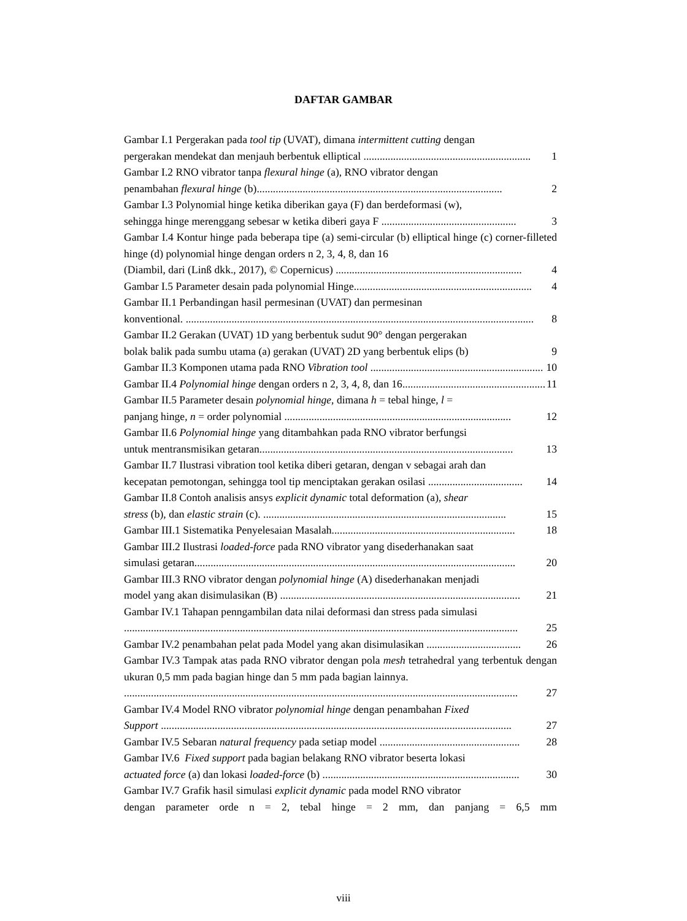DAFTAR GAMBAR
Gambar I.1 Pergerakan pada tool tip (UVAT), dimana intermittent cutting dengan
pergerakan mendekat dan menjauh berbentuk elliptical .............................................................. 1
Gambar I.2 RNO vibrator tanpa flexural hinge (a), RNO vibrator dengan
penambahan flexural hinge (b)........................................................................................... 2
Gambar I.3 Polynomial hinge ketika diberikan gaya (F) dan berdeformasi (w),
sehingga hinge merenggang sebesar w ketika diberi gaya F .................................................. 3
Gambar I.4 Kontur hinge pada beberapa tipe (a) semi-circular (b) elliptical hinge (c) corner-filleted hinge (d) polynomial hinge dengan orders n 2, 3, 4, 8, dan 16
(Diambil, dari (Linß dkk., 2017), © Copernicus) ..................................................................... 4
Gambar I.5 Parameter desain pada polynomial Hinge.................................................................. 4
Gambar II.1 Perbandingan hasil permesinan (UVAT) dan permesinan
konventional. ................................................................................................................................. 8
Gambar II.2 Gerakan (UVAT) 1D yang berbentuk sudut 90° dengan pergerakan
bolak balik pada sumbu utama (a) gerakan (UVAT) 2D yang berbentuk elips (b) 9
Gambar II.3 Komponen utama pada RNO Vibration tool ................................................................ 10
Gambar II.4 Polynomial hinge dengan orders n 2, 3, 4, 8, dan 16..................................................... 11
Gambar II.5 Parameter desain polynomial hinge, dimana h = tebal hinge, l =
panjang hinge, n = order polynomial .................................................................................... 12
Gambar II.6 Polynomial hinge yang ditambahkan pada RNO vibrator berfungsi
untuk mentransmisikan getaran.............................................................................................. 13
Gambar II.7 Ilustrasi vibration tool ketika diberi getaran, dengan v sebagai arah dan
kecepatan pemotongan, sehingga tool tip menciptakan gerakan osilasi ................................... 14
Gambar II.8 Contoh analisis ansys explicit dynamic total deformation (a), shear
stress (b), dan elastic strain (c). .......................................................................................... 15
Gambar III.1 Sistematika Penyelesaian Masalah.................................................................... 18
Gambar III.2 Ilustrasi loaded-force pada RNO vibrator yang disederhanakan saat
simulasi getaran....................................................................................................................... 20
Gambar III.3 RNO vibrator dengan polynomial hinge (A) disederhanakan menjadi
model yang akan disimulasikan (B) ......................................................................................... 21
Gambar IV.1 Tahapan penngambilan data nilai deformasi dan stress pada simulasi
.................................................................................................................................................. 25
Gambar IV.2 penambahan pelat pada Model yang akan disimulasikan ................................... 26
Gambar IV.3 Tampak atas pada RNO vibrator dengan pola mesh tetrahedral yang terbentuk dengan ukuran 0,5 mm pada bagian hinge dan 5 mm pada bagian lainnya.
.................................................................................................................................................. 27
Gambar IV.4 Model RNO vibrator polynomial hinge dengan penambahan Fixed
Support .................................................................................................................................. 27
Gambar IV.5 Sebaran natural frequency pada setiap model .................................................... 28
Gambar IV.6 Fixed support pada bagian belakang RNO vibrator beserta lokasi
actuated force (a) dan lokasi loaded-force (b) ......................................................................... 30
Gambar IV.7 Grafik hasil simulasi explicit dynamic pada model RNO vibrator
dengan parameter orde n = 2, tebal hinge = 2 mm, dan panjang = 6,5 mm
viii